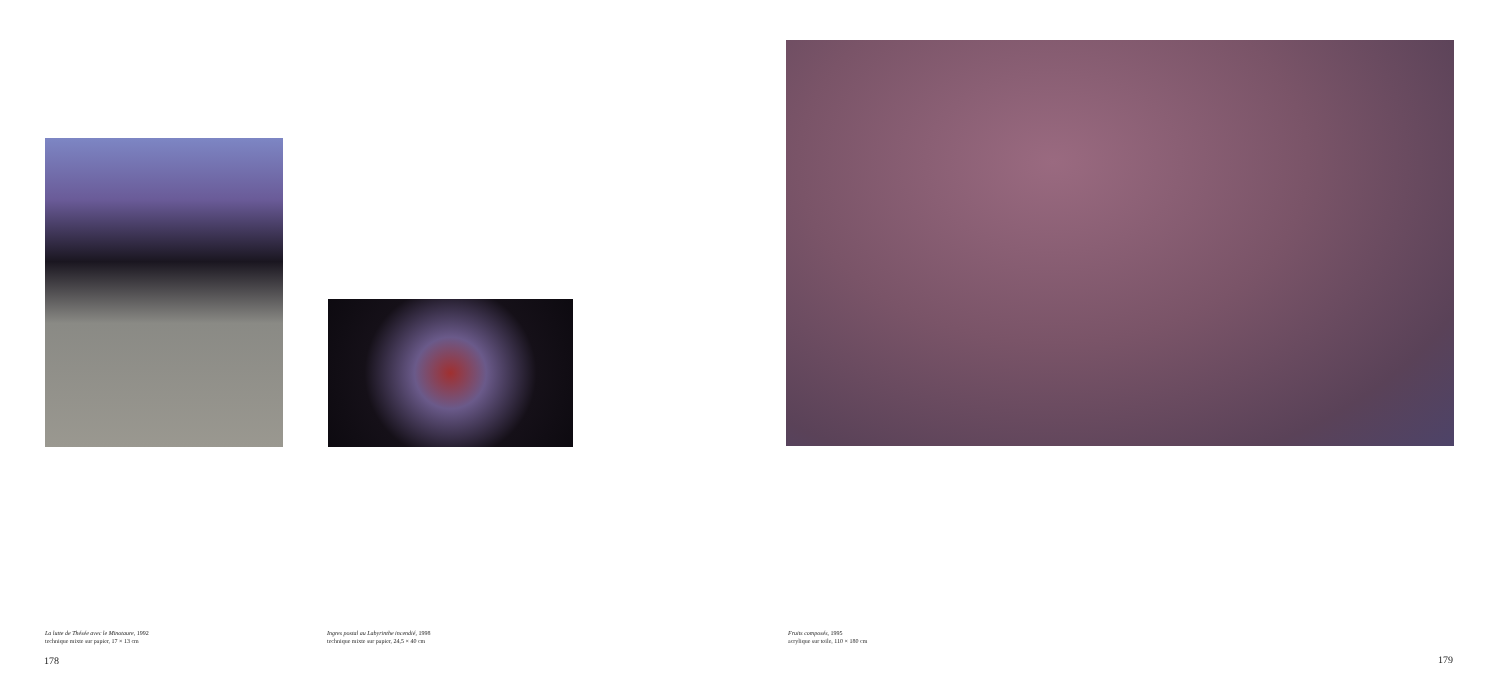La lutte de Thésée avec le Minotaure, 1992
technique mixte sur papier, 17 × 13 cm
Ingres postal au Labyrinthe incendié, 1998
technique mixte sur papier, 24,5 × 40 cm
178
Fruits composés, 1995
acrylique sur toile, 110 × 180 cm
179